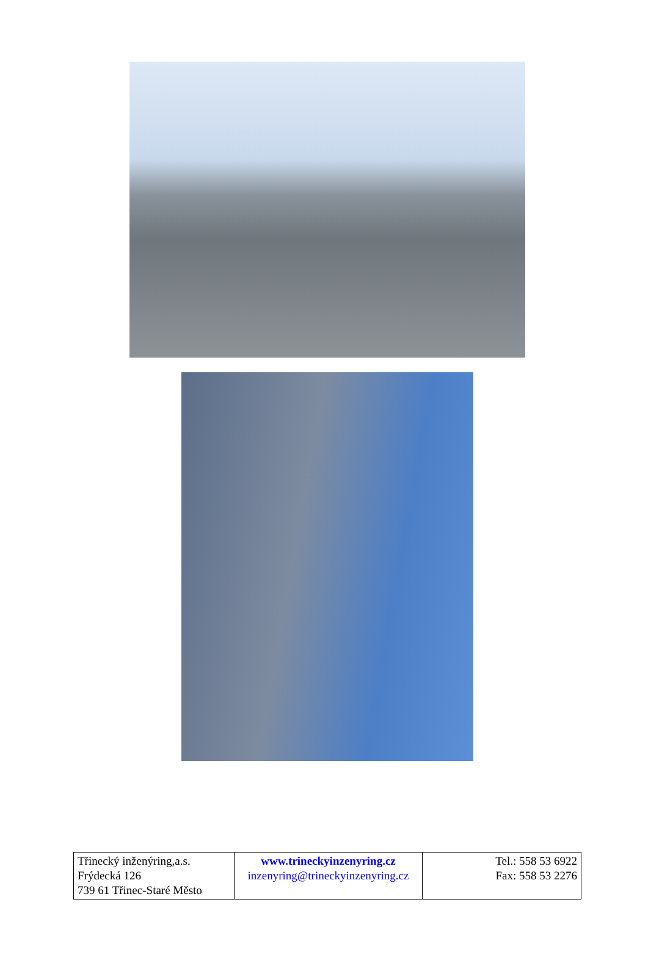| Třinecký inženýring,a.s. Frýdecká 126 739 61 Třinec-Staré Město | www.trineckyinzenyring.cz inzenyring@trineckyinzenyring.cz | Tel.: 558 53 6922 Fax: 558 53 2276 |